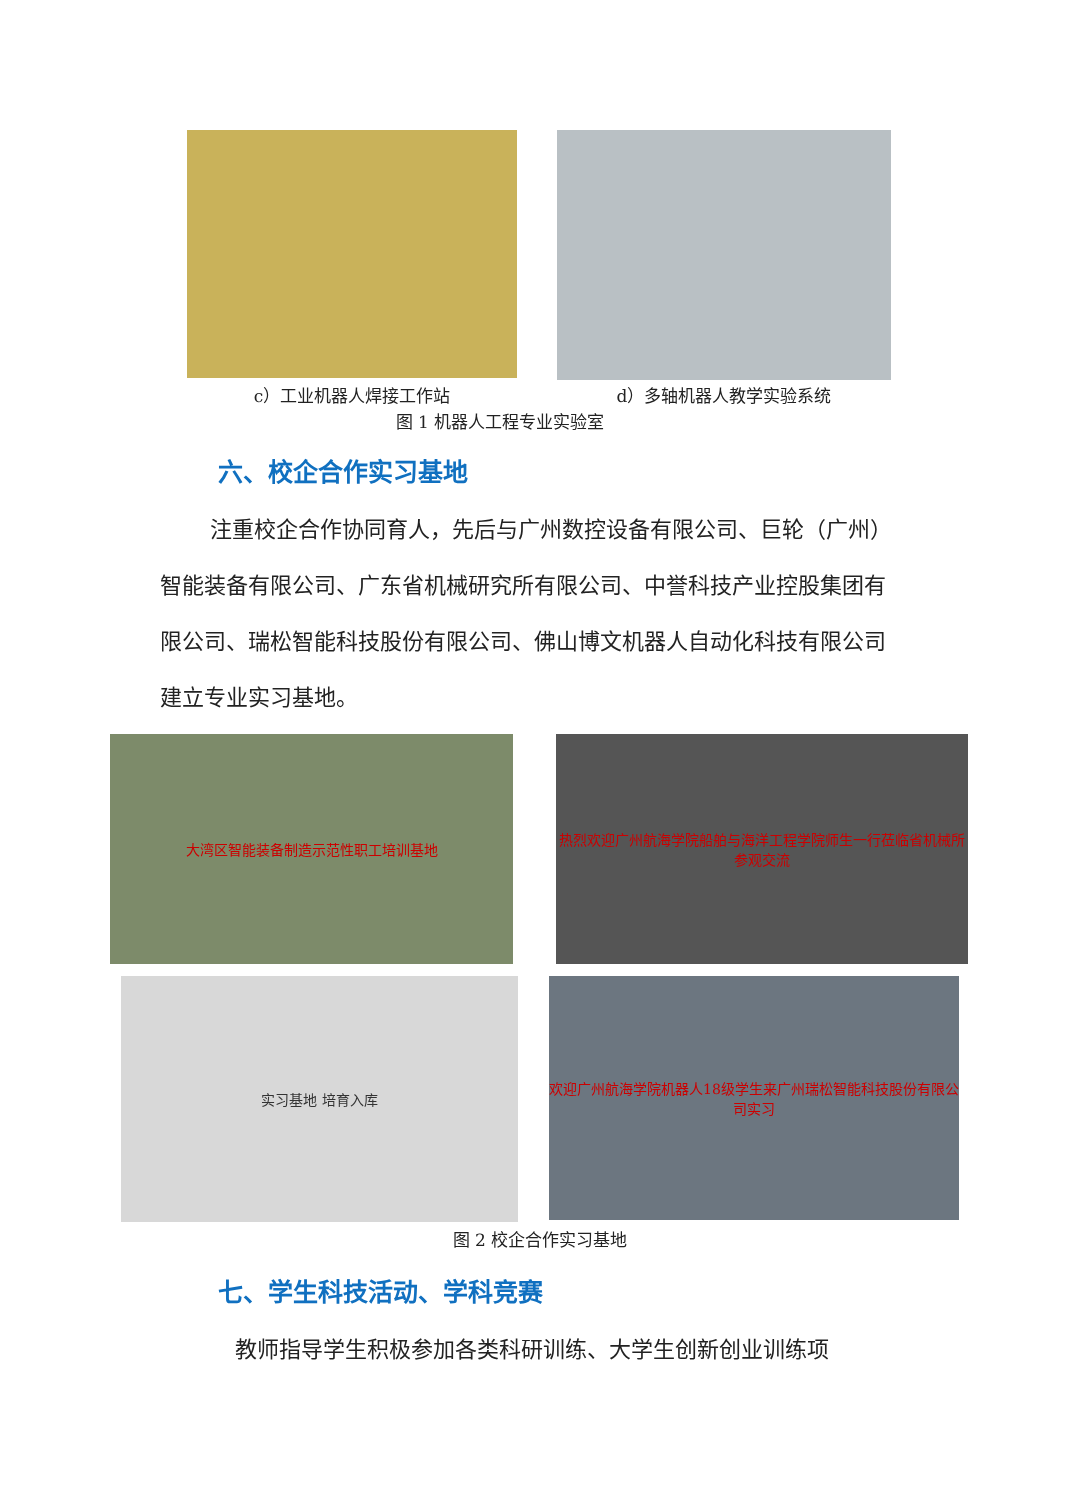c）工业机器人焊接工作站 d）多轴机器人教学实验系统
图 1 机器人工程专业实验室
六、校企合作实习基地
注重校企合作协同育人，先后与广州数控设备有限公司、巨轮（广州）智能装备有限公司、广东省机械研究所有限公司、中誉科技产业控股集团有限公司、瑞松智能科技股份有限公司、佛山博文机器人自动化科技有限公司建立专业实习基地。
大湾区智能装备制造示范性职工培训基地 热烈欢迎广州航海学院船舶与海洋工程学院师生一行莅临省机械所参观交流
实习基地 培育入库
欢迎广州航海学院机器人18级学生来广州瑞松智能科技股份有限公司实习
图 2 校企合作实习基地
七、学生科技活动、学科竞赛
教师指导学生积极参加各类科研训练、大学生创新创业训练项